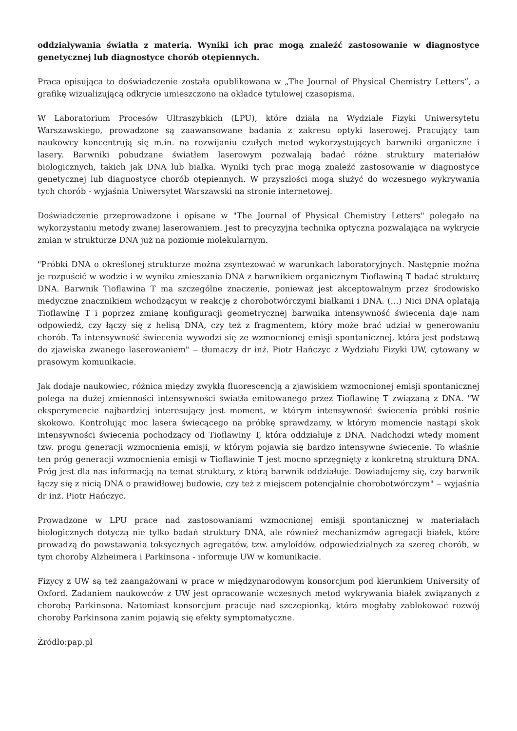oddziaływania światła z materią. Wyniki ich prac mogą znaleźć zastosowanie w diagnostyce genetycznej lub diagnostyce chorób otępiennych.
Praca opisująca to doświadczenie została opublikowana w „The Journal of Physical Chemistry Letters”, a grafikę wizualizującą odkrycie umieszczono na okładce tytułowej czasopisma.
W Laboratorium Procesów Ultraszybkich (LPU), które działa na Wydziale Fizyki Uniwersytetu Warszawskiego, prowadzone są zaawansowane badania z zakresu optyki laserowej. Pracujący tam naukowcy koncentrują się m.in. na rozwijaniu czułych metod wykorzystujących barwniki organiczne i lasery. Barwniki pobudzane światłem laserowym pozwalają badać różne struktury materiałów biologicznych, takich jak DNA lub białka. Wyniki tych prac mogą znaleźć zastosowanie w diagnostyce genetycznej lub diagnostyce chorób otępiennych. W przyszłości mogą służyć do wczesnego wykrywania tych chorób - wyjaśnia Uniwersytet Warszawski na stronie internetowej.
Doświadczenie przeprowadzone i opisane w "The Journal of Physical Chemistry Letters" polegało na wykorzystaniu metody zwanej laserowaniem. Jest to precyzyjna technika optyczna pozwalająca na wykrycie zmian w strukturze DNA już na poziomie molekularnym.
"Próbki DNA o określonej strukturze można zsyntezować w warunkach laboratoryjnych. Następnie można je rozpuścić w wodzie i w wyniku zmieszania DNA z barwnikiem organicznym Tioflawiną T badać strukturę DNA. Barwnik Tioflawina T ma szczególne znaczenie, ponieważ jest akceptowalnym przez środowisko medyczne znacznikiem wchodzącym w reakcję z chorobotwórczymi białkami i DNA. (…) Nici DNA oplatają Tioflawinę T i poprzez zmianę konfiguracji geometrycznej barwnika intensywność świecenia daje nam odpowiedź, czy łączy się z helisą DNA, czy też z fragmentem, który może brać udział w generowaniu chorób. Ta intensywność świecenia wywodzi się ze wzmocnionej emisji spontanicznej, która jest podstawą do zjawiska zwanego laserowaniem" ‒ tłumaczy dr inż. Piotr Hańczyc z Wydziału Fizyki UW, cytowany w prasowym komunikacie.
Jak dodaje naukowiec, różnica między zwykłą fluorescencją a zjawiskiem wzmocnionej emisji spontanicznej polega na dużej zmienności intensywności światła emitowanego przez Tioflawinę T związaną z DNA. "W eksperymencie najbardziej interesujący jest moment, w którym intensywność świecenia próbki rośnie skokowo. Kontrolując moc lasera świecącego na próbkę sprawdzamy, w którym momencie nastąpi skok intensywności świecenia pochodzący od Tioflawiny T, która oddziałuje z DNA. Nadchodzi wtedy moment tzw. progu generacji wzmocnienia emisji, w którym pojawia się bardzo intensywne świecenie. To właśnie ten próg generacji wzmocnienia emisji w Tioflawinie T jest mocno sprzęgnięty z konkretną strukturą DNA. Próg jest dla nas informacją na temat struktury, z którą barwnik oddziałuje. Dowiadujemy się, czy barwnik łączy się z nicią DNA o prawidłowej budowie, czy też z miejscem potencjalnie chorobotwórczym" ‒ wyjaśnia dr inż. Piotr Hańczyc.
Prowadzone w LPU prace nad zastosowaniami wzmocnionej emisji spontanicznej w materiałach biologicznych dotyczą nie tylko badań struktury DNA, ale również mechanizmów agregacji białek, które prowadzą do powstawania toksycznych agregatów, tzw. amyloidów, odpowiedzialnych za szereg chorób, w tym choroby Alzheimera i Parkinsona - informuje UW w komunikacie.
Fizycy z UW są też zaangażowani w prace w międzynarodowym konsorcjum pod kierunkiem University of Oxford. Zadaniem naukowców z UW jest opracowanie wczesnych metod wykrywania białek związanych z chorobą Parkinsona. Natomiast konsorcjum pracuje nad szczepionką, która mogłaby zablokować rozwój choroby Parkinsona zanim pojawią się efekty symptomatyczne.
Źródło:pap.pl